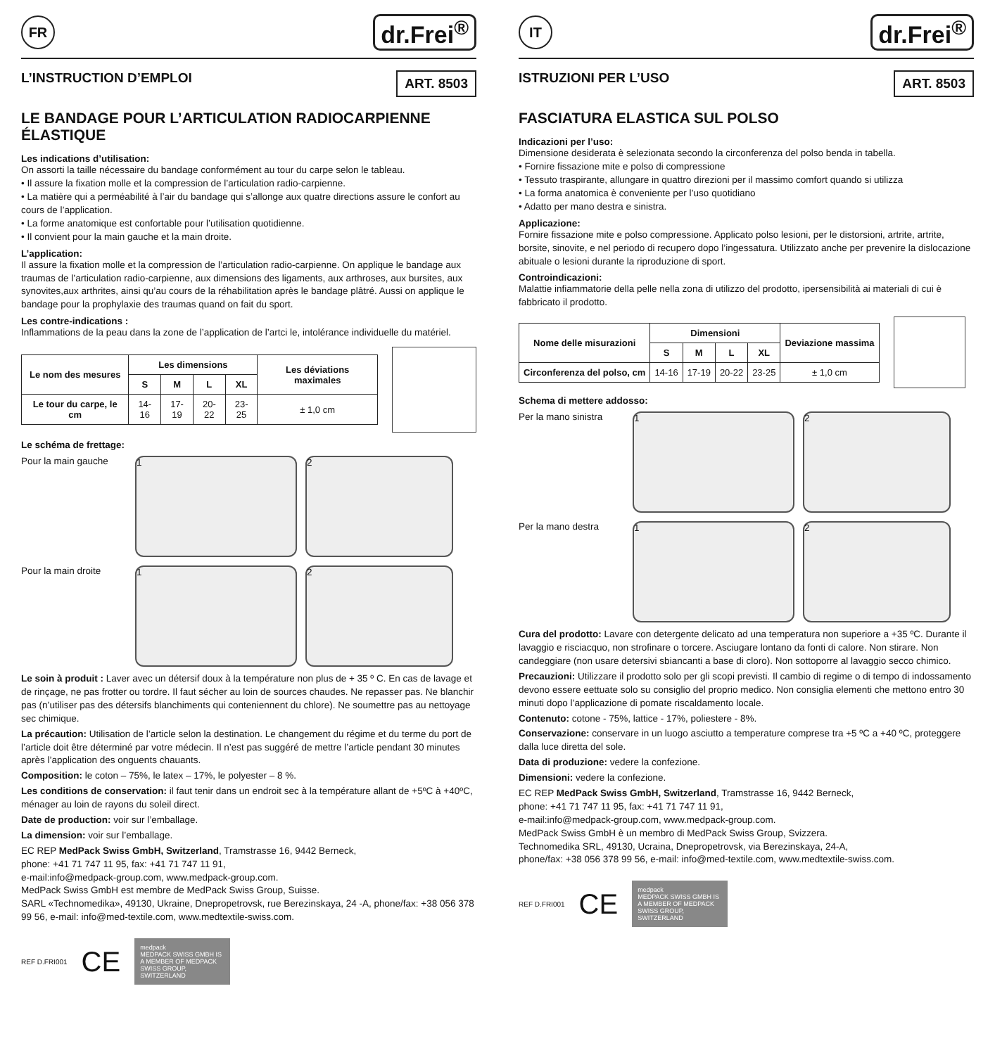FR
dr.Frei<sup>®</sup>
L’INSTRUCTION D’EMPLOI ART. 8503
LE BANDAGE POUR L’ARTICULATION RADIOCARPIENNE ÉLASTIQUE
Les indications d’utilisation:
On assorti la taille nécessaire du bandage conformément au tour du carpe selon le tableau.
• Il assure la fixation molle et la compression de l’articulation radio-carpienne.
• La matière qui a perméabilité à l’air du bandage qui s’allonge aux quatre directions assure le confort au cours de l’application.
• La forme anatomique est confortable pour l’utilisation quotidienne.
• Il convient pour la main gauche et la main droite.
L’application:
Il assure la fixation molle et la compression de l’articulation radio-carpienne. On applique le bandage aux traumas de l’articulation radio-carpienne, aux dimensions des ligaments, aux arthroses, aux bursites, aux synovites,aux arthrites, ainsi qu’au cours de la réhabilitation après le bandage plâtré. Aussi on applique le bandage pour la prophylaxie des traumas quand on fait du sport.
Les contre-indications :
Inflammations de la peau dans la zone de l’application de l’artci le, intolérance individuelle du matériel.
| Le nom des mesures | Les dimensions | | | | Les déviations maximales |
| --- | --- | --- | --- | --- | --- |
| | S | M | L | XL | |
| Le tour du carpe, le cm | 14-16 | 17-19 | 20-22 | 23-25 | ± 1,0 cm |
Le schéma de frettage:
Pour la main gauche
1
2
Pour la main droite
1
2
Le soin à produit : Laver avec un détersif doux à la température non plus de + 35 º C. En cas de lavage et de rinçage, ne pas frotter ou tordre. Il faut sécher au loin de sources chaudes. Ne repasser pas. Ne blanchir pas (n’utiliser pas des détersifs blanchiments qui conteniennent du chlore). Ne soumettre pas au nettoyage sec chimique.
La précaution: Utilisation de l’article selon la destination. Le changement du régime et du terme du port de l’article doit être déterminé par votre médecin. Il n’est pas suggéré de mettre l’article pendant 30 minutes après l’application des onguents chauants.
Composition: le coton – 75%, le latex – 17%, le polyester – 8 %.
Les conditions de conservation: il faut tenir dans un endroit sec à la température allant de +5ºC à +40ºC, ménager au loin de rayons du soleil direct.
Date de production: voir sur l’emballage.
La dimension: voir sur l’emballage.
EC REP MedPack Swiss GmbH, Switzerland, Tramstrasse 16, 9442 Berneck,
phone: +41 71 747 11 95, fax: +41 71 747 11 91,
e-mail:info@medpack-group.com, www.medpack-group.com.
MedPack Swiss GmbH est membre de MedPack Swiss Group, Suisse.
SARL «Technomedika», 49130, Ukraine, Dnepropetrovsk, rue Berezinskaya, 24 -A, phone/fax: +38 056 378 99 56, e-mail: info@med-textile.com, www.medtextile-swiss.com.
REF D.FRI001 CE
medpack
MEDPACK SWISS GMBH IS A MEMBER OF MEDPACK SWISS GROUP, SWITZERLAND
IT
dr.Frei<sup>®</sup>
ISTRUZIONI PER L’USO ART. 8503
FASCIATURA ELASTICA SUL POLSO
Indicazioni per l’uso:
Dimensione desiderata è selezionata secondo la circonferenza del polso benda in tabella.
• Fornire fissazione mite e polso di compressione
• Tessuto traspirante, allungare in quattro direzioni per il massimo comfort quando si utilizza
• La forma anatomica è conveniente per l’uso quotidiano
• Adatto per mano destra e sinistra.
Applicazione:
Fornire fissazione mite e polso compressione. Applicato polso lesioni, per le distorsioni, artrite, artrite, borsite, sinovite, e nel periodo di recupero dopo l’ingessatura. Utilizzato anche per prevenire la dislocazione abituale o lesioni durante la riproduzione di sport.
Controindicazioni:
Malattie infiammatorie della pelle nella zona di utilizzo del prodotto, ipersensibilità ai materiali di cui è fabbricato il prodotto.
| Nome delle misurazioni | Dimensioni | | | | Deviazione massima |
| --- | --- | --- | --- | --- | --- |
| | S | M | L | XL | |
| Circonferenza del polso, cm | 14-16 | 17-19 | 20-22 | 23-25 | ± 1,0 cm |
Schema di mettere addosso:
Per la mano sinistra
1
2
Per la mano destra
1
2
Cura del prodotto: Lavare con detergente delicato ad una temperatura non superiore a +35 ºC. Durante il lavaggio e risciacquo, non strofinare o torcere. Asciugare lontano da fonti di calore. Non stirare. Non candeggiare (non usare detersivi sbiancanti a base di cloro). Non sottoporre al lavaggio secco chimico.
Precauzioni: Utilizzare il prodotto solo per gli scopi previsti. Il cambio di regime o di tempo di indossamento devono essere eettuate solo su consiglio del proprio medico. Non consiglia elementi che mettono entro 30 minuti dopo l’applicazione di pomate riscaldamento locale.
Contenuto: cotone - 75%, lattice - 17%, poliestere - 8%.
Conservazione: conservare in un luogo asciutto a temperature comprese tra +5 ºC a +40 ºC, proteggere dalla luce diretta del sole.
Data di produzione: vedere la confezione.
Dimensioni: vedere la confezione.
EC REP MedPack Swiss GmbH, Switzerland, Tramstrasse 16, 9442 Berneck,
phone: +41 71 747 11 95, fax: +41 71 747 11 91,
e-mail:info@medpack-group.com, www.medpack-group.com.
MedPack Swiss GmbH è un membro di MedPack Swiss Group, Svizzera.
Technomedika SRL, 49130, Ucraina, Dnepropetrovsk, via Berezinskaya, 24-A,
phone/fax: +38 056 378 99 56, e-mail: info@med-textile.com, www.medtextile-swiss.com.
REF D.FRI001 CE
medpack
MEDPACK SWISS GMBH IS A MEMBER OF MEDPACK SWISS GROUP, SWITZERLAND